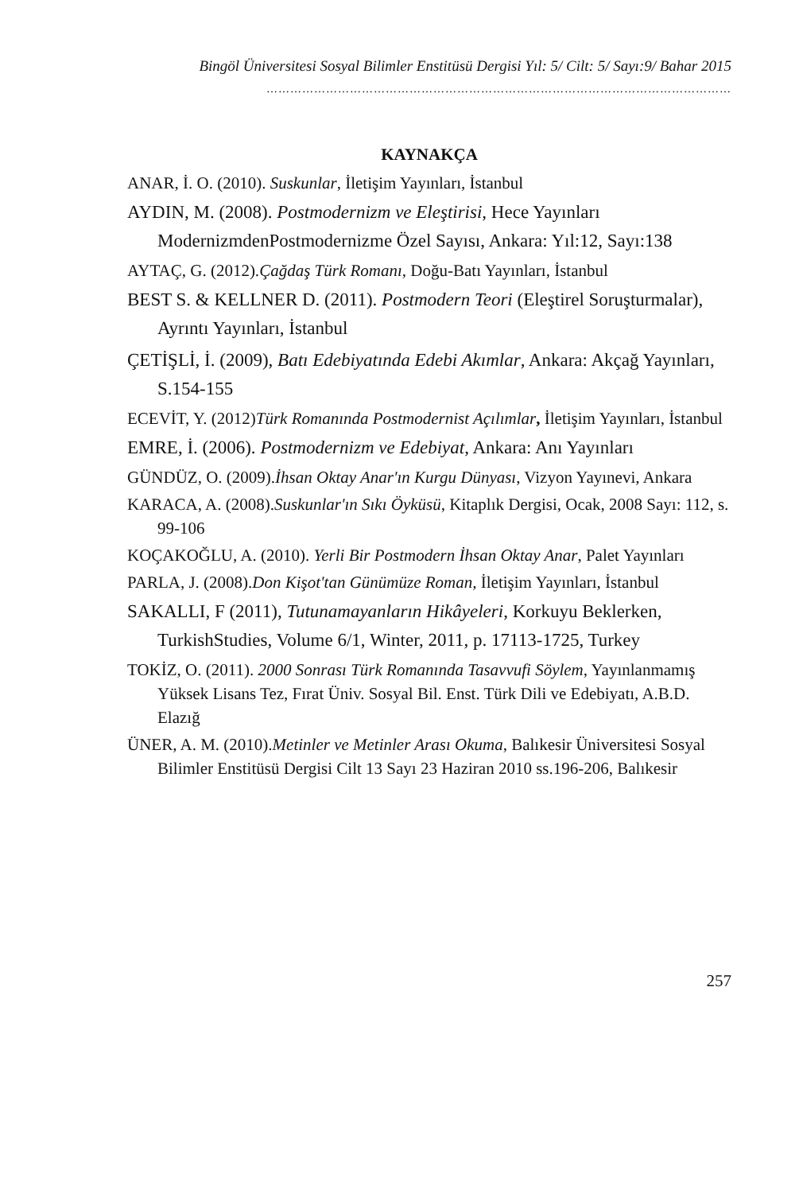Bingöl Üniversitesi Sosyal Bilimler Enstitüsü Dergisi Yıl: 5/ Cilt: 5/ Sayı:9/ Bahar 2015
………………………………………………………………………………………………………
KAYNAKÇA
ANAR, İ. O. (2010). Suskunlar, İletişim Yayınları, İstanbul
AYDIN, M. (2008). Postmodernizm ve Eleştirisi, Hece Yayınları ModernizmdenPostmodernizme Özel Sayısı, Ankara: Yıl:12, Sayı:138
AYTAÇ, G. (2012).Çağdaş Türk Romanı, Doğu-Batı Yayınları, İstanbul
BEST S. & KELLNER D. (2011). Postmodern Teori (Eleştirel Soruşturmalar), Ayrıntı Yayınları, İstanbul
ÇETİŞLİ, İ. (2009), Batı Edebiyatında Edebi Akımlar, Ankara: Akçağ Yayınları, S.154-155
ECEVİT, Y. (2012)Türk Romanında Postmodernist Açılımlar, İletişim Yayınları, İstanbul
EMRE, İ. (2006). Postmodernizm ve Edebiyat, Ankara: Anı Yayınları
GÜNDÜZ, O. (2009).İhsan Oktay Anar'ın Kurgu Dünyası, Vizyon Yayınevi, Ankara
KARACA, A. (2008).Suskunlar'ın Sıkı Öyküsü, Kitaplık Dergisi, Ocak, 2008 Sayı: 112, s. 99-106
KOÇAKOĞLU, A. (2010). Yerli Bir Postmodern İhsan Oktay Anar, Palet Yayınları
PARLA, J. (2008).Don Kişot'tan Günümüze Roman, İletişim Yayınları, İstanbul
SAKALLI, F (2011), Tutunamayanların Hikâyeleri, Korkuyu Beklerken, TurkishStudies, Volume 6/1, Winter, 2011, p. 17113-1725, Turkey
TOKİZ, O. (2011). 2000 Sonrası Türk Romanında Tasavvufi Söylem, Yayınlanmamış Yüksek Lisans Tez, Fırat Üniv. Sosyal Bil. Enst. Türk Dili ve Edebiyatı, A.B.D. Elazığ
ÜNER, A. M. (2010).Metinler ve Metinler Arası Okuma, Balıkesir Üniversitesi Sosyal Bilimler Enstitüsü Dergisi Cilt 13 Sayı 23 Haziran 2010 ss.196-206, Balıkesir
257